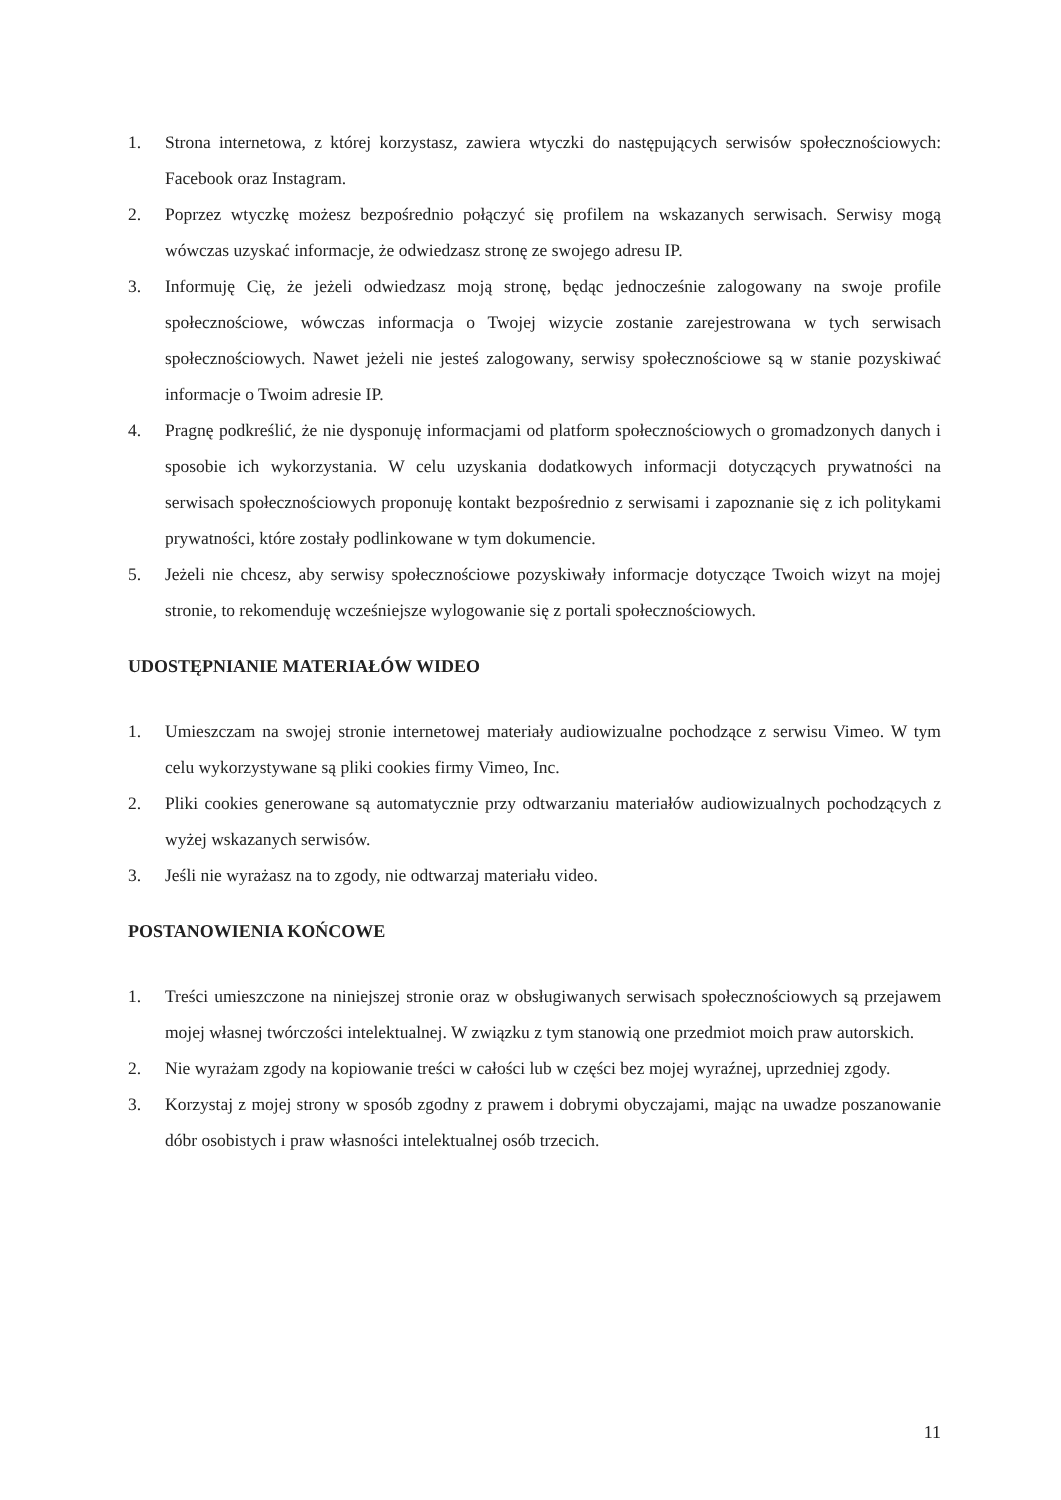1. Strona internetowa, z której korzystasz, zawiera wtyczki do następujących serwisów społecznościowych: Facebook oraz Instagram.
2. Poprzez wtyczkę możesz bezpośrednio połączyć się profilem na wskazanych serwisach. Serwisy mogą wówczas uzyskać informacje, że odwiedzasz stronę ze swojego adresu IP.
3. Informuję Cię, że jeżeli odwiedzasz moją stronę, będąc jednocześnie zalogowany na swoje profile społecznościowe, wówczas informacja o Twojej wizycie zostanie zarejestrowana w tych serwisach społecznościowych. Nawet jeżeli nie jesteś zalogowany, serwisy społecznościowe są w stanie pozyskiwać informacje o Twoim adresie IP.
4. Pragnę podkreślić, że nie dysponuję informacjami od platform społecznościowych o gromadzonych danych i sposobie ich wykorzystania. W celu uzyskania dodatkowych informacji dotyczących prywatności na serwisach społecznościowych proponuję kontakt bezpośrednio z serwisami i zapoznanie się z ich politykami prywatności, które zostały podlinkowane w tym dokumencie.
5. Jeżeli nie chcesz, aby serwisy społecznościowe pozyskiwały informacje dotyczące Twoich wizyt na mojej stronie, to rekomenduję wcześniejsze wylogowanie się z portali społecznościowych.
UDOSTĘPNIANIE MATERIAŁÓW WIDEO
1. Umieszczam na swojej stronie internetowej materiały audiowizualne pochodzące z serwisu Vimeo. W tym celu wykorzystywane są pliki cookies firmy Vimeo, Inc.
2. Pliki cookies generowane są automatycznie przy odtwarzaniu materiałów audiowizualnych pochodzących z wyżej wskazanych serwisów.
3. Jeśli nie wyrażasz na to zgody, nie odtwarzaj materiału video.
POSTANOWIENIA KOŃCOWE
1. Treści umieszczone na niniejszej stronie oraz w obsługiwanych serwisach społecznościowych są przejawem mojej własnej twórczości intelektualnej. W związku z tym stanowią one przedmiot moich praw autorskich.
2. Nie wyrażam zgody na kopiowanie treści w całości lub w części bez mojej wyraźnej, uprzedniej zgody.
3. Korzystaj z mojej strony w sposób zgodny z prawem i dobrymi obyczajami, mając na uwadze poszanowanie dóbr osobistych i praw własności intelektualnej osób trzecich.
11